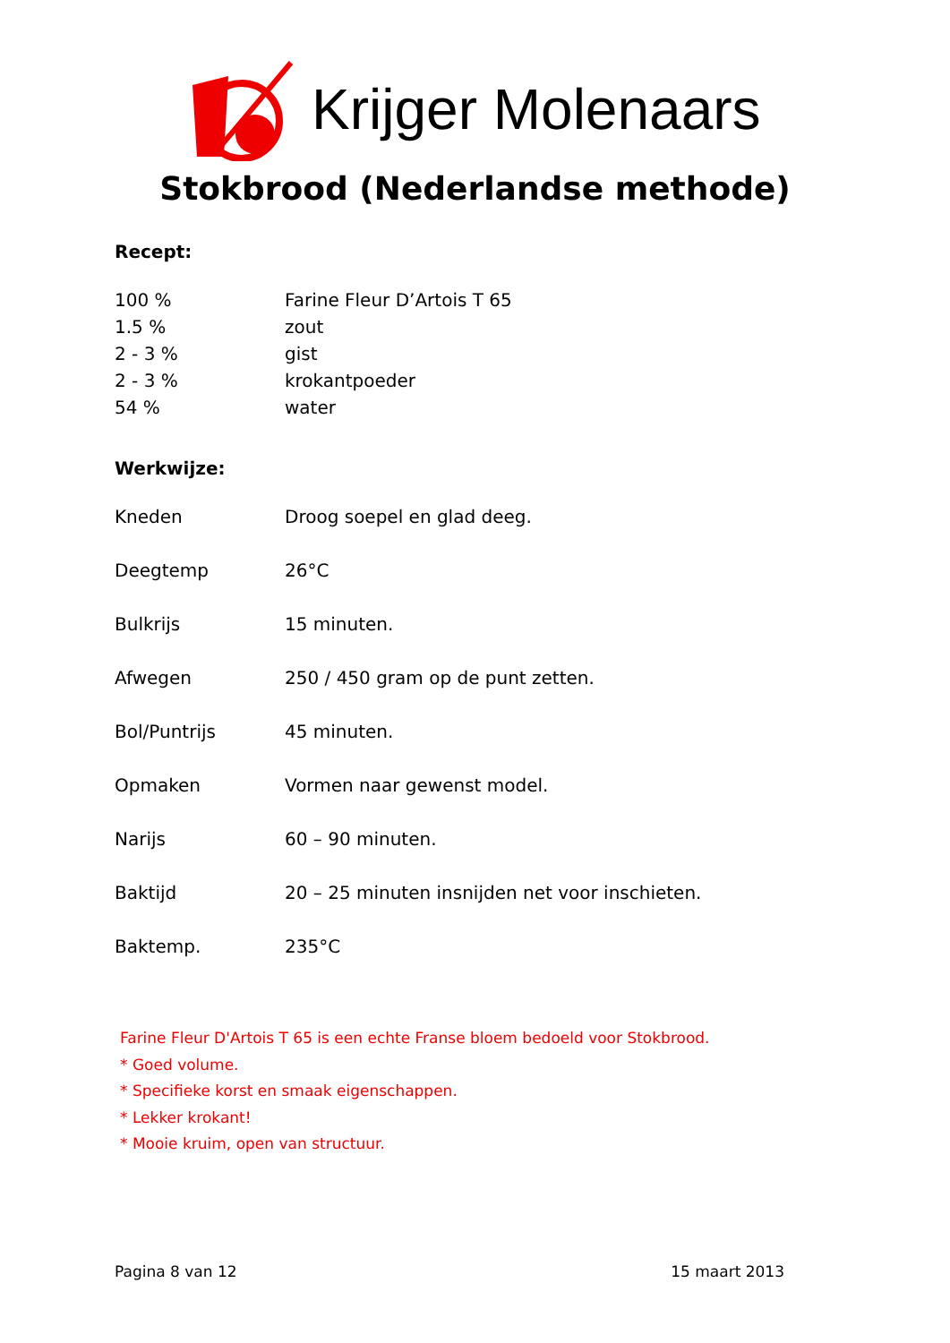Krijger Molenaars
Stokbrood (Nederlandse methode)
Recept:
| 100 % | Farine Fleur D’Artois T 65 |
| 1.5 % | zout |
| 2 - 3 % | gist |
| 2 - 3 % | krokantpoeder |
| 54 % | water |
Werkwijze:
| Kneden | Droog soepel en glad deeg. |
| Deegtemp | 26°C |
| Bulkrijs | 15 minuten. |
| Afwegen | 250 / 450 gram op de punt zetten. |
| Bol/Puntrijs | 45 minuten. |
| Opmaken | Vormen naar gewenst model. |
| Narijs | 60 – 90 minuten. |
| Baktijd | 20 – 25 minuten insnijden net voor inschieten. |
| Baktemp. | 235°C |
Farine Fleur D'Artois T 65 is een echte Franse bloem bedoeld voor Stokbrood.
* Goed volume.
* Specifieke korst en smaak eigenschappen.
* Lekker krokant!
* Mooie kruim, open van structuur.
Pagina 8 van 12 15 maart 2013